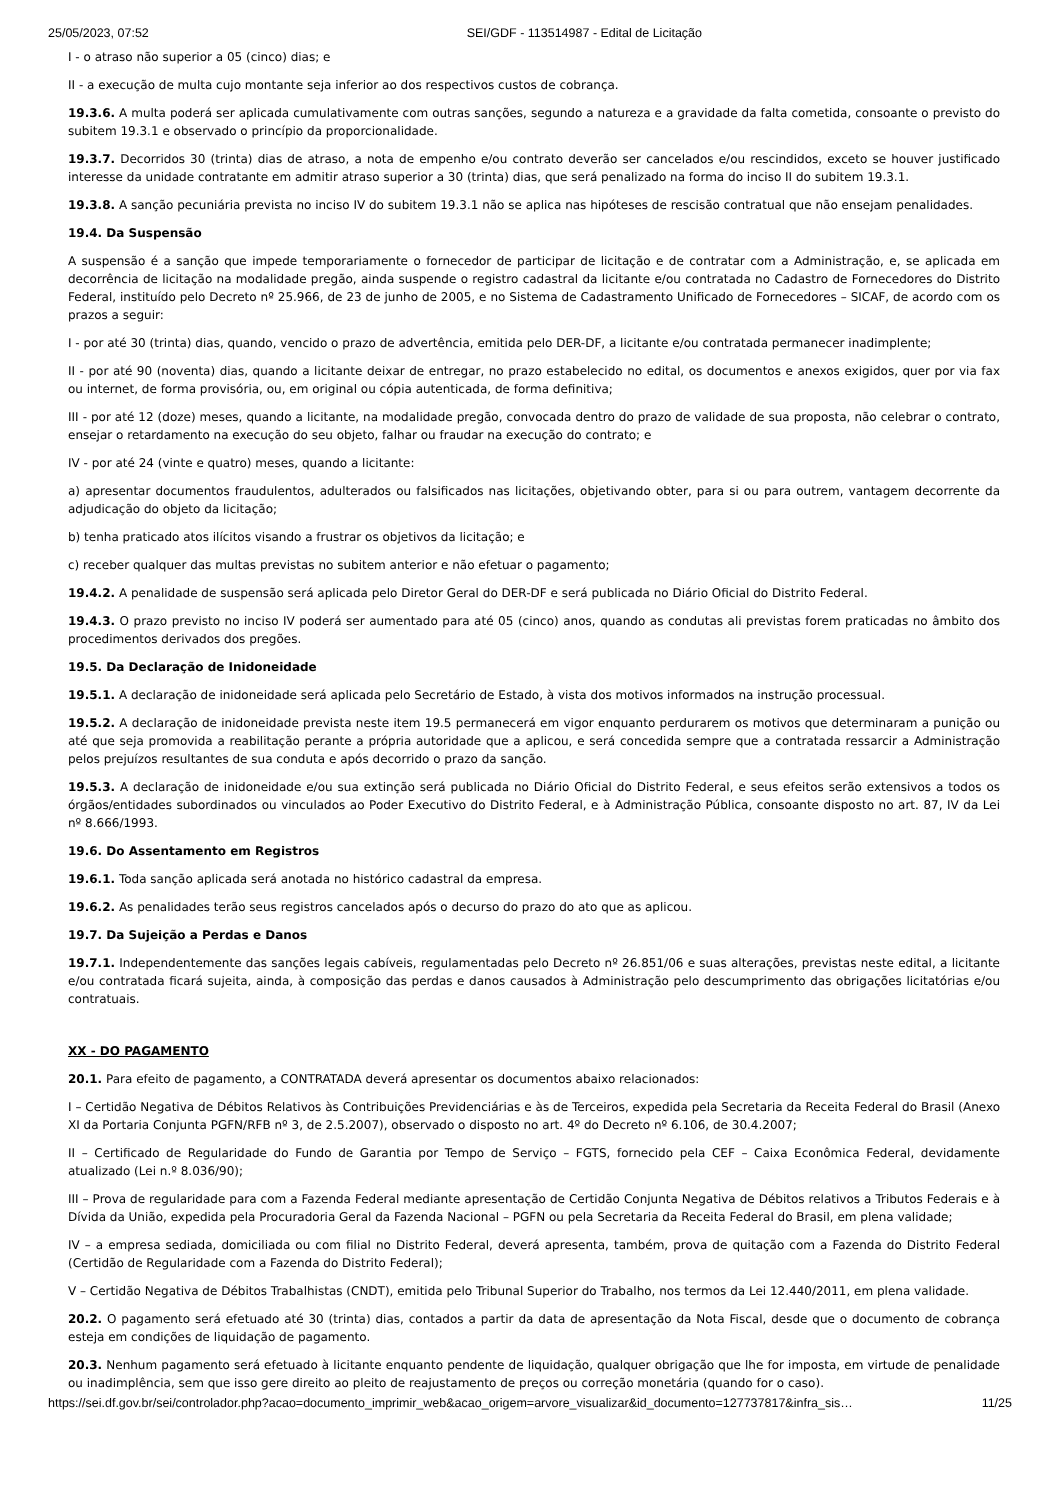25/05/2023, 07:52 SEI/GDF - 113514987 - Edital de Licitação
I - o atraso não superior a 05 (cinco) dias; e
II - a execução de multa cujo montante seja inferior ao dos respectivos custos de cobrança.
19.3.6. A multa poderá ser aplicada cumulativamente com outras sanções, segundo a natureza e a gravidade da falta cometida, consoante o previsto do subitem 19.3.1 e observado o princípio da proporcionalidade.
19.3.7. Decorridos 30 (trinta) dias de atraso, a nota de empenho e/ou contrato deverão ser cancelados e/ou rescindidos, exceto se houver justificado interesse da unidade contratante em admitir atraso superior a 30 (trinta) dias, que será penalizado na forma do inciso II do subitem 19.3.1.
19.3.8. A sanção pecuniária prevista no inciso IV do subitem 19.3.1 não se aplica nas hipóteses de rescisão contratual que não ensejam penalidades.
19.4. Da Suspensão
A suspensão é a sanção que impede temporariamente o fornecedor de participar de licitação e de contratar com a Administração, e, se aplicada em decorrência de licitação na modalidade pregão, ainda suspende o registro cadastral da licitante e/ou contratada no Cadastro de Fornecedores do Distrito Federal, instituído pelo Decreto nº 25.966, de 23 de junho de 2005, e no Sistema de Cadastramento Unificado de Fornecedores – SICAF, de acordo com os prazos a seguir:
I - por até 30 (trinta) dias, quando, vencido o prazo de advertência, emitida pelo DER-DF, a licitante e/ou contratada permanecer inadimplente;
II - por até 90 (noventa) dias, quando a licitante deixar de entregar, no prazo estabelecido no edital, os documentos e anexos exigidos, quer por via fax ou internet, de forma provisória, ou, em original ou cópia autenticada, de forma definitiva;
III - por até 12 (doze) meses, quando a licitante, na modalidade pregão, convocada dentro do prazo de validade de sua proposta, não celebrar o contrato, ensejar o retardamento na execução do seu objeto, falhar ou fraudar na execução do contrato; e
IV - por até 24 (vinte e quatro) meses, quando a licitante:
a) apresentar documentos fraudulentos, adulterados ou falsificados nas licitações, objetivando obter, para si ou para outrem, vantagem decorrente da adjudicação do objeto da licitação;
b) tenha praticado atos ilícitos visando a frustrar os objetivos da licitação; e
c) receber qualquer das multas previstas no subitem anterior e não efetuar o pagamento;
19.4.2. A penalidade de suspensão será aplicada pelo Diretor Geral do DER-DF e será publicada no Diário Oficial do Distrito Federal.
19.4.3. O prazo previsto no inciso IV poderá ser aumentado para até 05 (cinco) anos, quando as condutas ali previstas forem praticadas no âmbito dos procedimentos derivados dos pregões.
19.5. Da Declaração de Inidoneidade
19.5.1. A declaração de inidoneidade será aplicada pelo Secretário de Estado, à vista dos motivos informados na instrução processual.
19.5.2. A declaração de inidoneidade prevista neste item 19.5 permanecerá em vigor enquanto perdurarem os motivos que determinaram a punição ou até que seja promovida a reabilitação perante a própria autoridade que a aplicou, e será concedida sempre que a contratada ressarcir a Administração pelos prejuízos resultantes de sua conduta e após decorrido o prazo da sanção.
19.5.3. A declaração de inidoneidade e/ou sua extinção será publicada no Diário Oficial do Distrito Federal, e seus efeitos serão extensivos a todos os órgãos/entidades subordinados ou vinculados ao Poder Executivo do Distrito Federal, e à Administração Pública, consoante disposto no art. 87, IV da Lei nº 8.666/1993.
19.6. Do Assentamento em Registros
19.6.1. Toda sanção aplicada será anotada no histórico cadastral da empresa.
19.6.2. As penalidades terão seus registros cancelados após o decurso do prazo do ato que as aplicou.
19.7. Da Sujeição a Perdas e Danos
19.7.1. Independentemente das sanções legais cabíveis, regulamentadas pelo Decreto nº 26.851/06 e suas alterações, previstas neste edital, a licitante e/ou contratada ficará sujeita, ainda, à composição das perdas e danos causados à Administração pelo descumprimento das obrigações licitatórias e/ou contratuais.
XX - DO PAGAMENTO
20.1. Para efeito de pagamento, a CONTRATADA deverá apresentar os documentos abaixo relacionados:
I – Certidão Negativa de Débitos Relativos às Contribuições Previdenciárias e às de Terceiros, expedida pela Secretaria da Receita Federal do Brasil (Anexo XI da Portaria Conjunta PGFN/RFB nº 3, de 2.5.2007), observado o disposto no art. 4º do Decreto nº 6.106, de 30.4.2007;
II – Certificado de Regularidade do Fundo de Garantia por Tempo de Serviço – FGTS, fornecido pela CEF – Caixa Econômica Federal, devidamente atualizado (Lei n.º 8.036/90);
III – Prova de regularidade para com a Fazenda Federal mediante apresentação de Certidão Conjunta Negativa de Débitos relativos a Tributos Federais e à Dívida da União, expedida pela Procuradoria Geral da Fazenda Nacional – PGFN ou pela Secretaria da Receita Federal do Brasil, em plena validade;
IV – a empresa sediada, domiciliada ou com filial no Distrito Federal, deverá apresenta, também, prova de quitação com a Fazenda do Distrito Federal (Certidão de Regularidade com a Fazenda do Distrito Federal);
V – Certidão Negativa de Débitos Trabalhistas (CNDT), emitida pelo Tribunal Superior do Trabalho, nos termos da Lei 12.440/2011, em plena validade.
20.2. O pagamento será efetuado até 30 (trinta) dias, contados a partir da data de apresentação da Nota Fiscal, desde que o documento de cobrança esteja em condições de liquidação de pagamento.
20.3. Nenhum pagamento será efetuado à licitante enquanto pendente de liquidação, qualquer obrigação que lhe for imposta, em virtude de penalidade ou inadimplência, sem que isso gere direito ao pleito de reajustamento de preços ou correção monetária (quando for o caso).
https://sei.df.gov.br/sei/controlador.php?acao=documento_imprimir_web&acao_origem=arvore_visualizar&id_documento=127737817&infra_sis… 11/25